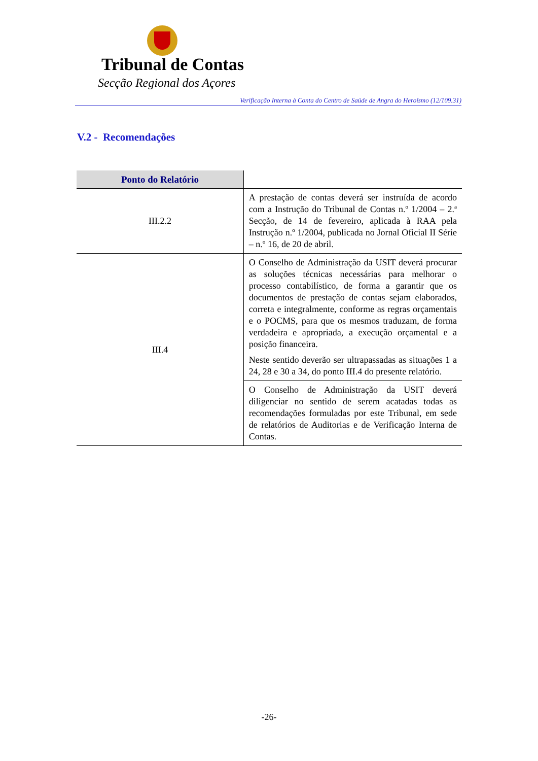Tribunal de Contas
Secção Regional dos Açores
Verificação Interna à Conta do Centro de Saúde de Angra do Heroísmo (12/109.31)
V.2 - Recomendações
| Ponto do Relatório | |
| --- | --- |
| III.2.2 | A prestação de contas deverá ser instruída de acordo com a Instrução do Tribunal de Contas n.º 1/2004 – 2.ª Secção, de 14 de fevereiro, aplicada à RAA pela Instrução n.º 1/2004, publicada no Jornal Oficial II Série – n.º 16, de 20 de abril. |
| III.4 | O Conselho de Administração da USIT deverá procurar as soluções técnicas necessárias para melhorar o processo contabilístico, de forma a garantir que os documentos de prestação de contas sejam elaborados, correta e integralmente, conforme as regras orçamentais e o POCMS, para que os mesmos traduzam, de forma verdadeira e apropriada, a execução orçamental e a posição financeira. Neste sentido deverão ser ultrapassadas as situações 1 a 24, 28 e 30 a 34, do ponto III.4 do presente relatório. |
| | O Conselho de Administração da USIT deverá diligenciar no sentido de serem acatadas todas as recomendações formuladas por este Tribunal, em sede de relatórios de Auditorias e de Verificação Interna de Contas. |
-26-